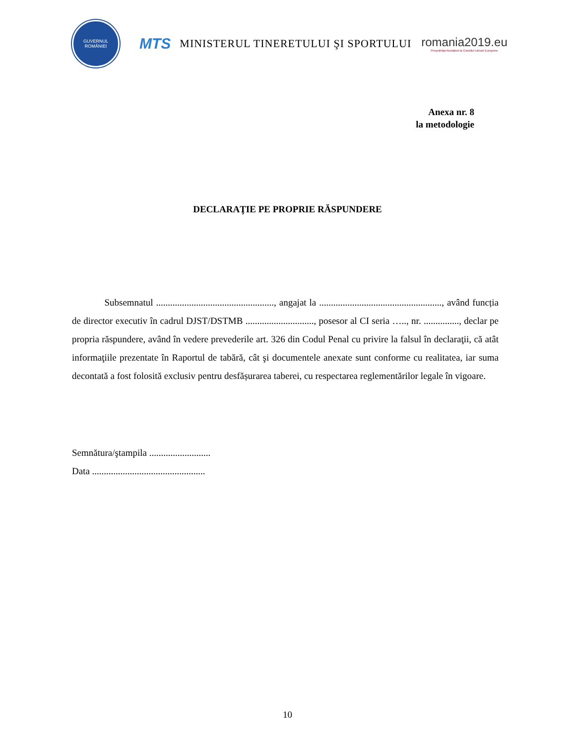GUVERNUL
ROMÂNIEI
MTS
MINISTERUL TINERETULUI ŞI SPORTULUI
romania2019.eu
Preşedinţia României la Consiliul Uniunii Europene
Anexa nr. 8
la metodologie
DECLARAŢIE PE PROPRIE RĂSPUNDERE
Subsemnatul .................................................., angajat la ...................................................., având funcția de director executiv în cadrul DJST/DSTMB ............................., posesor al CI seria ….., nr. ..............., declar pe propria răspundere, având în vedere prevederile art. 326 din Codul Penal cu privire la falsul în declaraţii, că atât informaţiile prezentate în Raportul de tabără, cât şi documentele anexate sunt conforme cu realitatea, iar suma decontată a fost folosită exclusiv pentru desfășurarea taberei, cu respectarea reglementărilor legale în vigoare.
Semnătura/ştampila ..........................
Data ................................................
10